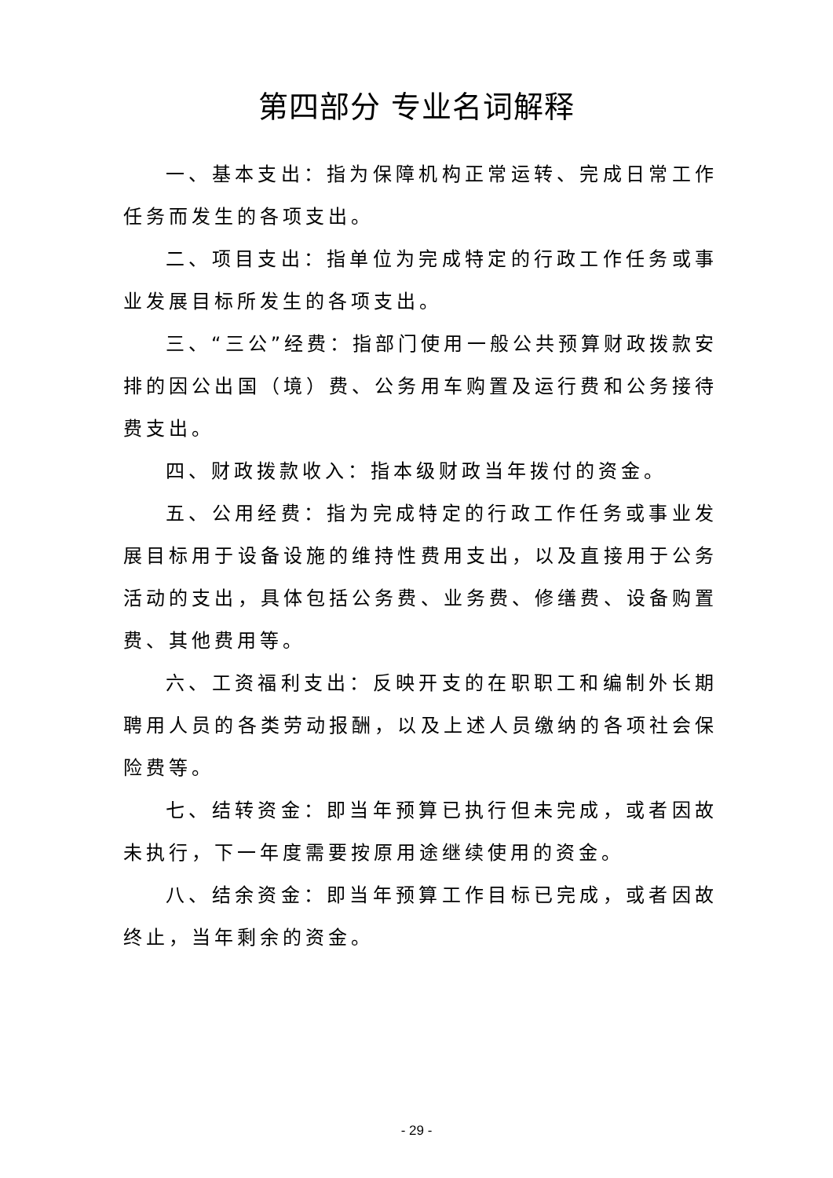第四部分 专业名词解释
一、基本支出：指为保障机构正常运转、完成日常工作任务而发生的各项支出。
二、项目支出：指单位为完成特定的行政工作任务或事业发展目标所发生的各项支出。
三、“三公”经费：指部门使用一般公共预算财政拨款安排的因公出国（境）费、公务用车购置及运行费和公务接待费支出。
四、财政拨款收入：指本级财政当年拨付的资金。
五、公用经费：指为完成特定的行政工作任务或事业发展目标用于设备设施的维持性费用支出，以及直接用于公务活动的支出，具体包括公务费、业务费、修缮费、设备购置费、其他费用等。
六、工资福利支出：反映开支的在职职工和编制外长期聘用人员的各类劳动报酬，以及上述人员缴纳的各项社会保险费等。
七、结转资金：即当年预算已执行但未完成，或者因故未执行，下一年度需要按原用途继续使用的资金。
八、结余资金：即当年预算工作目标已完成，或者因故终止，当年剩余的资金。
- 29 -